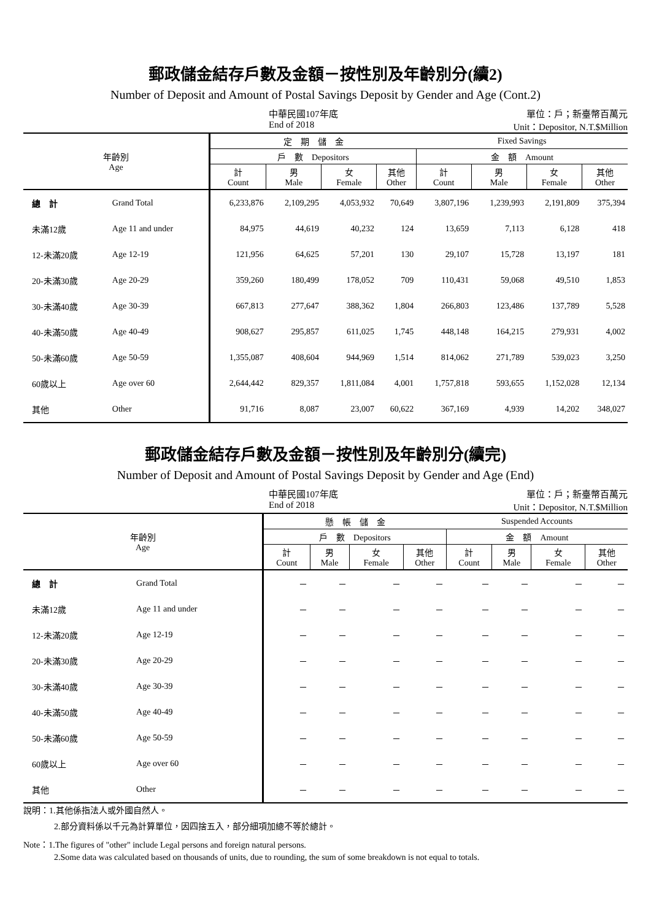郵政儲金結存戶數及金額－按性別及年齡別分(續2)
Number of Deposit and Amount of Postal Savings Deposit by Gender and Age (Cont.2)
中華民國107年底
End of 2018
單位：戶；新臺幣百萬元
Unit：Depositor, N.T.$Million
| 年齡別 Age | | 定 期 儲 金 | | | | Fixed Savings | | | |
| --- | --- | --- | --- | --- | --- | --- | --- | --- | --- |
| | | 戶 數 Depositors | | | | 金 額 Amount | | | |
| | | 計 Count | 男 Male | 女 Female | 其他 Other | 計 Count | 男 Male | 女 Female | 其他 Other |
| 總 計 | Grand Total | 6,233,876 | 2,109,295 | 4,053,932 | 70,649 | 3,807,196 | 1,239,993 | 2,191,809 | 375,394 |
| 未滿12歲 | Age 11 and under | 84,975 | 44,619 | 40,232 | 124 | 13,659 | 7,113 | 6,128 | 418 |
| 12-未滿20歲 | Age 12-19 | 121,956 | 64,625 | 57,201 | 130 | 29,107 | 15,728 | 13,197 | 181 |
| 20-未滿30歲 | Age 20-29 | 359,260 | 180,499 | 178,052 | 709 | 110,431 | 59,068 | 49,510 | 1,853 |
| 30-未滿40歲 | Age 30-39 | 667,813 | 277,647 | 388,362 | 1,804 | 266,803 | 123,486 | 137,789 | 5,528 |
| 40-未滿50歲 | Age 40-49 | 908,627 | 295,857 | 611,025 | 1,745 | 448,148 | 164,215 | 279,931 | 4,002 |
| 50-未滿60歲 | Age 50-59 | 1,355,087 | 408,604 | 944,969 | 1,514 | 814,062 | 271,789 | 539,023 | 3,250 |
| 60歲以上 | Age over 60 | 2,644,442 | 829,357 | 1,811,084 | 4,001 | 1,757,818 | 593,655 | 1,152,028 | 12,134 |
| 其他 | Other | 91,716 | 8,087 | 23,007 | 60,622 | 367,169 | 4,939 | 14,202 | 348,027 |
郵政儲金結存戶數及金額－按性別及年齡別分(續完)
Number of Deposit and Amount of Postal Savings Deposit by Gender and Age (End)
中華民國107年底
End of 2018
單位：戶；新臺幣百萬元
Unit：Depositor, N.T.$Million
| 年齡別 Age | | 懸 帳 儲 金 | | | | Suspended Accounts | | | |
| --- | --- | --- | --- | --- | --- | --- | --- | --- | --- |
| | | 戶 數 Depositors | | | | 金 額 Amount | | | |
| | | 計 Count | 男 Male | 女 Female | 其他 Other | 計 Count | 男 Male | 女 Female | 其他 Other |
| 總 計 | Grand Total | － | － | － | － | － | － | － | － |
| 未滿12歲 | Age 11 and under | － | － | － | － | － | － | － | － |
| 12-未滿20歲 | Age 12-19 | － | － | － | － | － | － | － | － |
| 20-未滿30歲 | Age 20-29 | － | － | － | － | － | － | － | － |
| 30-未滿40歲 | Age 30-39 | － | － | － | － | － | － | － | － |
| 40-未滿50歲 | Age 40-49 | － | － | － | － | － | － | － | － |
| 50-未滿60歲 | Age 50-59 | － | － | － | － | － | － | － | － |
| 60歲以上 | Age over 60 | － | － | － | － | － | － | － | － |
| 其他 | Other | － | － | － | － | － | － | － | － |
說明：1.其他係指法人或外國自然人。
2.部分資料係以千元為計算單位，因四捨五入，部分細項加總不等於總計。
Note：1.The figures of "other" include Legal persons and foreign natural persons.
2.Some data was calculated based on thousands of units, due to rounding, the sum of some breakdown is not equal to totals.